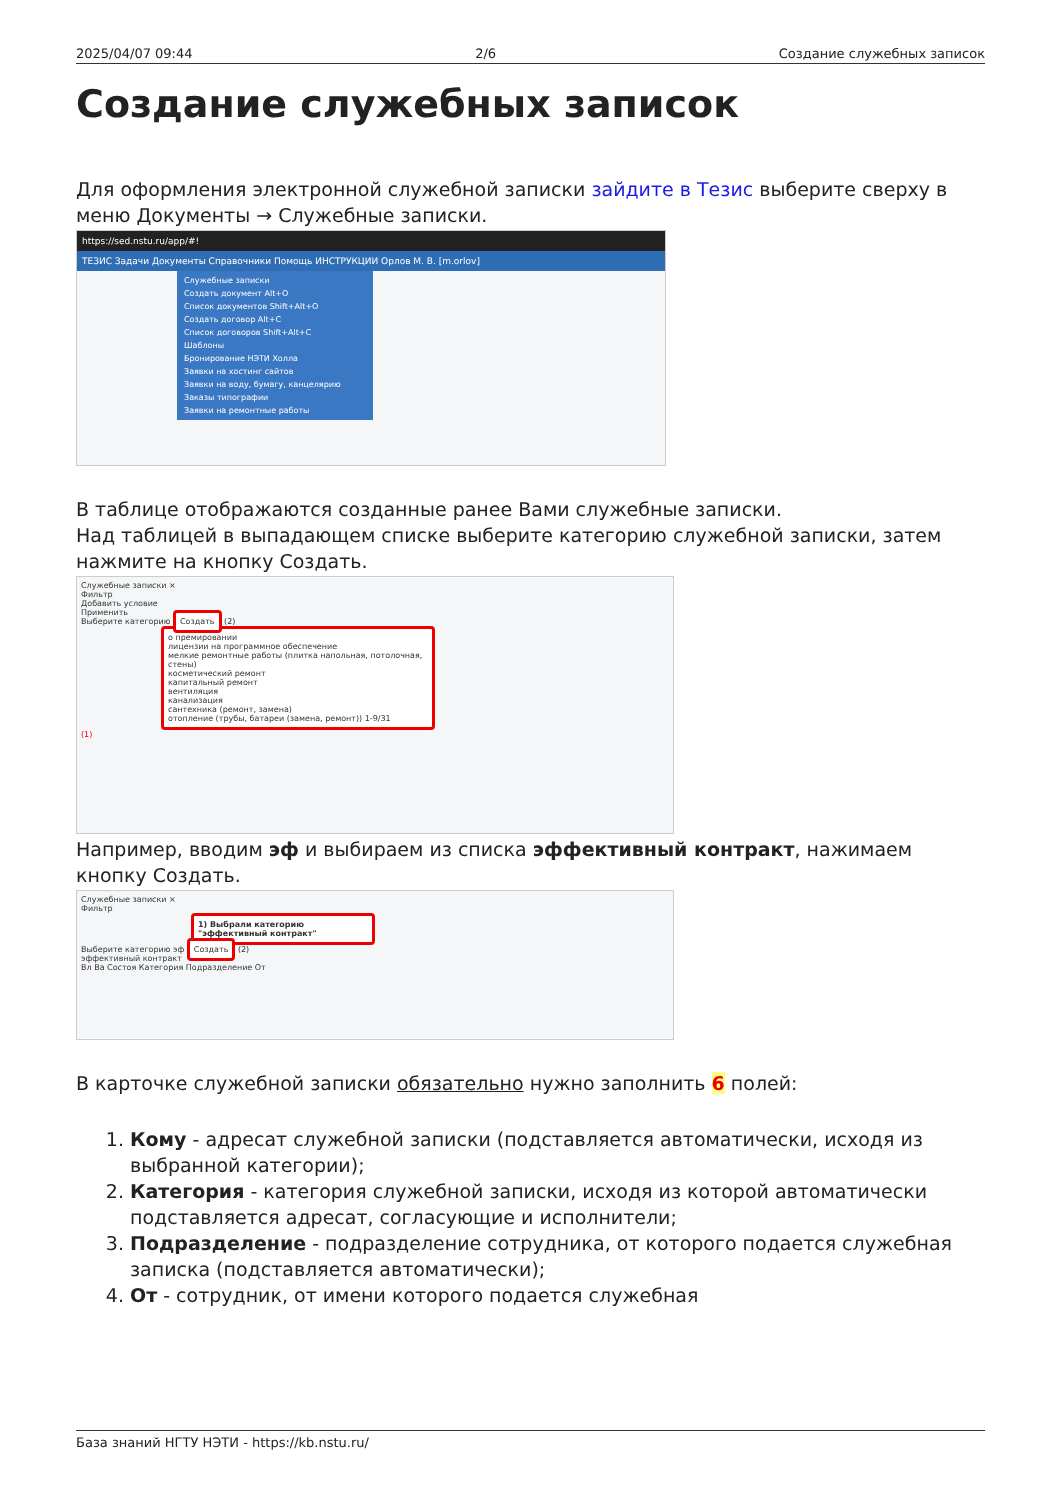2025/04/07 09:44 2/6 Создание служебных записок
Создание служебных записок
Для оформления электронной служебной записки зайдите в Тезис выберите сверху в меню Документы → Служебные записки.
https://sed.nstu.ru/app/#!
ТЕЗИС Задачи Документы Справочники Помощь ИНСТРУКЦИИ Орлов М. В. [m.orlov]
Служебные записки
Создать документ Alt+O
Список документов Shift+Alt+O
Создать договор Alt+C
Список договоров Shift+Alt+C
Шаблоны
Бронирование НЭТИ Холла
Заявки на хостинг сайтов
Заявки на воду, бумагу, канцелярию
Заказы типографии
Заявки на ремонтные работы
В таблице отображаются созданные ранее Вами служебные записки.
Над таблицей в выпадающем списке выберите категорию служебной записки, затем нажмите на кнопку Создать.
Служебные записки ×
Фильтр
Добавить условие
Применить
Выберите категорию Создать (2)
о премировании
лицензии на программное обеспечение
мелкие ремонтные работы (плитка напольная, потолочная, стены)
косметический ремонт
капитальный ремонт
вентиляция
канализация
сантехника (ремонт, замена)
отопление (трубы, батареи (замена, ремонт)) 1-9/31
(1)
Например, вводим эф и выбираем из списка эффективный контракт, нажимаем кнопку Создать.
Служебные записки ×
Фильтр
1) Выбрали категорию "эффективный контракт"
Выберите категорию эф Создать (2)
эффективный контракт
Вл Ва Состоя Категория Подразделение От
В карточке служебной записки обязательно нужно заполнить 6 полей:
1. Кому - адресат служебной записки (подставляется автоматически, исходя из выбранной категории);
2. Категория - категория служебной записки, исходя из которой автоматически подставляется адресат, согласующие и исполнители;
3. Подразделение - подразделение сотрудника, от которого подается служебная записка (подставляется автоматически);
4. От - сотрудник, от имени которого подается служебная
База знаний НГТУ НЭТИ - https://kb.nstu.ru/